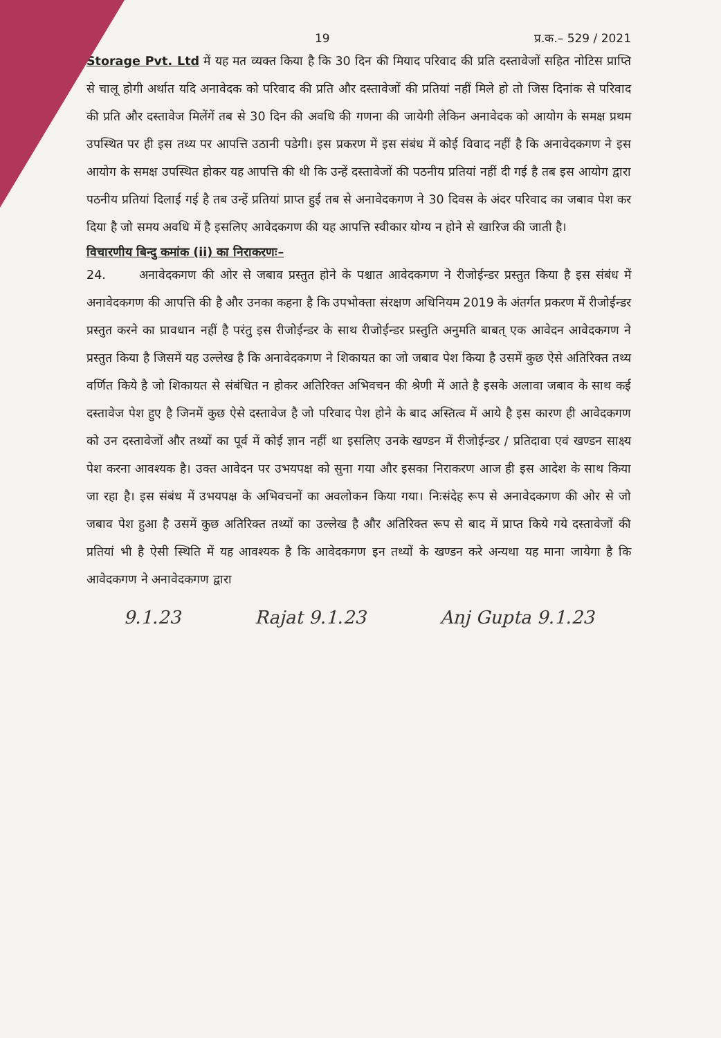19 प्र.क.– 529 / 2021
Storage Pvt. Ltd में यह मत व्यक्त किया है कि 30 दिन की मियाद परिवाद की प्रति दस्तावेजों सहित नोटिस प्राप्ति से चालू होगी अर्थात यदि अनावेदक को परिवाद की प्रति और दस्तावेजों की प्रतियां नहीं मिले हो तो जिस दिनांक से परिवाद की प्रति और दस्तावेज मिलेंगें तब से 30 दिन की अवधि की गणना की जायेगी लेकिन अनावेदक को आयोग के समक्ष प्रथम उपस्थित पर ही इस तथ्य पर आपत्ति उठानी पडेगी। इस प्रकरण में इस संबंध में कोई विवाद नहीं है कि अनावेदकगण ने इस आयोग के समक्ष उपस्थित होकर यह आपत्ति की थी कि उन्हें दस्तावेजों की पठनीय प्रतियां नहीं दी गई है तब इस आयोग द्वारा पठनीय प्रतियां दिलाई गई है तब उन्हें प्रतियां प्राप्त हुई तब से अनावेदकगण ने 30 दिवस के अंदर परिवाद का जबाव पेश कर दिया है जो समय अवधि में है इसलिए आवेदकगण की यह आपत्ति स्वीकार योग्य न होने से खारिज की जाती है।
विचारणीय बिन्दु कमांक (ii) का निराकरणः–
24. अनावेदकगण की ओर से जबाव प्रस्तुत होने के पश्चात आवेदकगण ने रीजोईन्डर प्रस्तुत किया है इस संबंध में अनावेदकगण की आपत्ति की है और उनका कहना है कि उपभोक्ता संरक्षण अधिनियम 2019 के अंतर्गत प्रकरण में रीजोईन्डर प्रस्तुत करने का प्रावधान नहीं है परंतु इस रीजोईन्डर के साथ रीजोईन्डर प्रस्तुति अनुमति बाबत् एक आवेदन आवेदकगण ने प्रस्तुत किया है जिसमें यह उल्लेख है कि अनावेदकगण ने शिकायत का जो जबाव पेश किया है उसमें कुछ ऐसे अतिरिक्त तथ्य वर्णित किये है जो शिकायत से संबंधित न होकर अतिरिक्त अभिवचन की श्रेणी में आते है इसके अलावा जबाव के साथ कई दस्तावेज पेश हुए है जिनमें कुछ ऐसे दस्तावेज है जो परिवाद पेश होने के बाद अस्तित्व में आये है इस कारण ही आवेदकगण को उन दस्तावेजों और तथ्यों का पूर्व में कोई ज्ञान नहीं था इसलिए उनके खण्डन में रीजोईन्डर / प्रतिदावा एवं खण्डन साक्ष्य पेश करना आवश्यक है। उक्त आवेदन पर उभयपक्ष को सुना गया और इसका निराकरण आज ही इस आदेश के साथ किया जा रहा है। इस संबंध में उभयपक्ष के अभिवचनों का अवलोकन किया गया। निःसंदेह रूप से अनावेदकगण की ओर से जो जबाव पेश हुआ है उसमें कुछ अतिरिक्त तथ्यों का उल्लेख है और अतिरिक्त रूप से बाद में प्राप्त किये गये दस्तावेजों की प्रतियां भी है ऐसी स्थिति में यह आवश्यक है कि आवेदकगण इन तथ्यों के खण्डन करे अन्यथा यह माना जायेगा है कि आवेदकगण ने अनावेदकगण द्वारा
9.1.23 Rajat 9.1.23 Anj Gupta 9.1.23